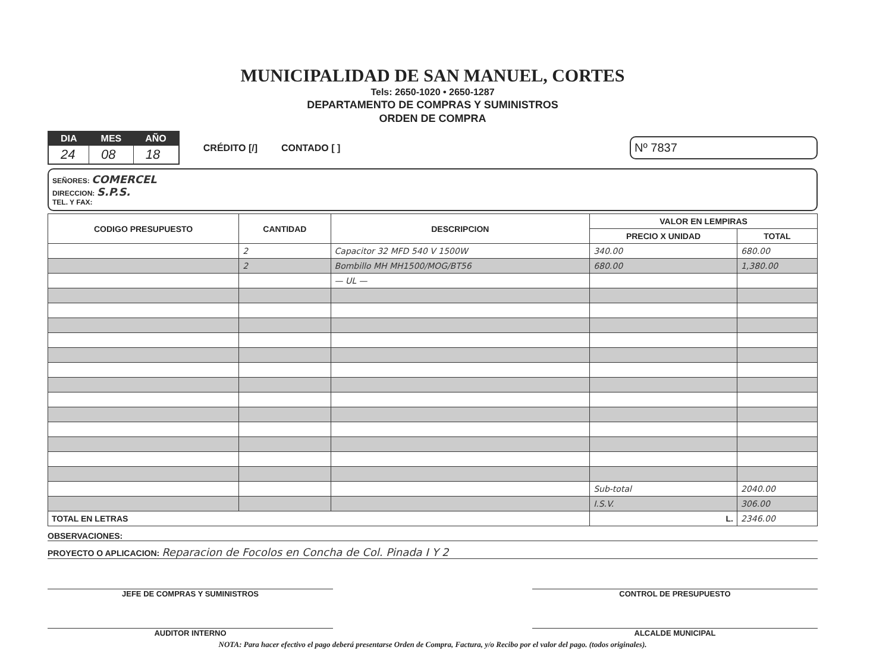MUNICIPALIDAD DE SAN MANUEL, CORTES
Tels: 2650-1020 • 2650-1287
DEPARTAMENTO DE COMPRAS Y SUMINISTROS
ORDEN DE COMPRA
| DIA | MES | AÑO |
| --- | --- | --- |
| 24 | 08 | 18 |
CRÉDITO [/] CONTADO [ ]
Nº 7837
SEÑORES: COMERCEL
DIRECCION: S.P.S.
TEL. Y FAX:
| CODIGO PRESUPUESTO | CANTIDAD | DESCRIPCION | VALOR EN LEMPIRAS | |
| --- | --- | --- | --- | --- |
| | | | PRECIO X UNIDAD | TOTAL |
| | 2 | Capacitor 32 MFD 540 V 1500W | 340.00 | 680.00 |
| | 2 | Bombillo MH MH1500/MOG/BT56 | 680.00 | 1,380.00 |
| | | — UL — | | |
| | | | Sub-total | 2040.00 |
| | | | I.S.V. | 306.00 |
| TOTAL EN LETRAS | | | L. | 2346.00 |
OBSERVACIONES:
PROYECTO O APLICACION: Reparacion de Focolos en Concha de Col. Pinada I Y 2
JEFE DE COMPRAS Y SUMINISTROS CONTROL DE PRESUPUESTO
AUDITOR INTERNO ALCALDE MUNICIPAL
NOTA: Para hacer efectivo el pago deberá presentarse Orden de Compra, Factura, y/o Recibo por el valor del pago. (todos originales).